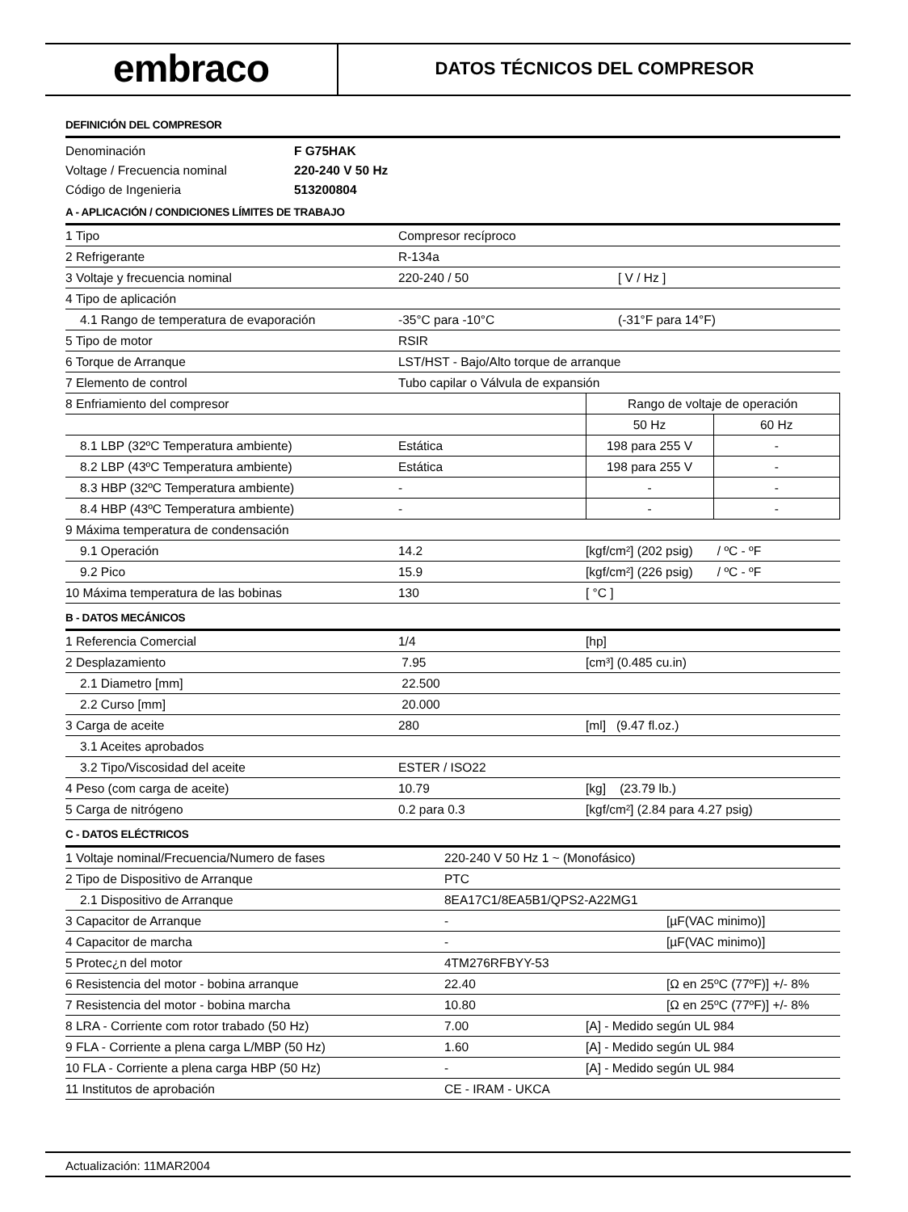embraco
DATOS TÉCNICOS DEL COMPRESOR
DEFINICIÓN DEL COMPRESOR
| Denominación | F G75HAK |
| Voltage / Frecuencia nominal | 220-240 V 50 Hz |
| Código de Ingenieria | 513200804 |
A - APLICACIÓN / CONDICIONES LÍMITES DE TRABAJO
| 1 Tipo | Compresor recíproco | | |
| 2 Refrigerante | R-134a | | |
| 3 Voltaje y frecuencia nominal | 220-240 / 50 | [ V / Hz ] | |
| 4 Tipo de aplicación | | | |
| 4.1 Rango de temperatura de evaporación | -35°C para -10°C | (-31°F para 14°F) | |
| 5 Tipo de motor | RSIR | | |
| 6 Torque de Arranque | LST/HST - Bajo/Alto torque de arranque | | |
| 7 Elemento de control | Tubo capilar o Válvula de expansión | | |
| 8 Enfriamiento del compresor | | Rango de voltaje de operación | |
| | | 50 Hz | 60 Hz |
| 8.1 LBP (32ºC Temperatura ambiente) | Estática | 198 para 255 V | - |
| 8.2 LBP (43ºC Temperatura ambiente) | Estática | 198 para 255 V | - |
| 8.3 HBP (32ºC Temperatura ambiente) | - | - | - |
| 8.4 HBP (43ºC Temperatura ambiente) | - | - | - |
| 9 Máxima temperatura de condensación | | | |
| 9.1 Operación | 14.2 | [kgf/cm²] (202 psig) / ºC - ºF | |
| 9.2 Pico | 15.9 | [kgf/cm²] (226 psig) / ºC - ºF | |
| 10 Máxima temperatura de las bobinas | 130 | [ °C ] | |
B - DATOS MECÁNICOS
| 1 Referencia Comercial | 1/4 | [hp] |
| 2 Desplazamiento | 7.95 | [cm³] (0.485 cu.in) |
| 2.1 Diametro [mm] | 22.500 | |
| 2.2 Curso [mm] | 20.000 | |
| 3 Carga de aceite | 280 | [ml] (9.47 fl.oz.) |
| 3.1 Aceites aprobados | | |
| 3.2 Tipo/Viscosidad del aceite | ESTER / ISO22 | |
| 4 Peso (com carga de aceite) | 10.79 | [kg] (23.79 lb.) |
| 5 Carga de nitrógeno | 0.2 para 0.3 | [kgf/cm²] (2.84 para 4.27 psig) |
C - DATOS ELÉCTRICOS
| 1 Voltaje nominal/Frecuencia/Numero de fases | 220-240 V 50 Hz 1 ~ (Monofásico) | | |
| 2 Tipo de Dispositivo de Arranque | PTC | | |
| 2.1 Dispositivo de Arranque | 8EA17C1/8EA5B1/QPS2-A22MG1 | | |
| 3 Capacitor de Arranque | - | | [µF(VAC minimo)] |
| 4 Capacitor de marcha | - | | [µF(VAC minimo)] |
| 5 Protec¿n del motor | 4TM276RFBYY-53 | | |
| 6 Resistencia del motor - bobina arranque | 22.40 | | [Ω en 25ºC (77ºF)] +/- 8% |
| 7 Resistencia del motor - bobina marcha | 10.80 | | [Ω en 25ºC (77ºF)] +/- 8% |
| 8 LRA - Corriente com rotor trabado (50 Hz) | 7.00 | [A] - Medido según UL 984 | |
| 9 FLA - Corriente a plena carga L/MBP (50 Hz) | 1.60 | [A] - Medido según UL 984 | |
| 10 FLA - Corriente a plena carga HBP (50 Hz) | - | [A] - Medido según UL 984 | |
| 11 Institutos de aprobación | CE - IRAM - UKCA | | |
Actualización: 11MAR2004